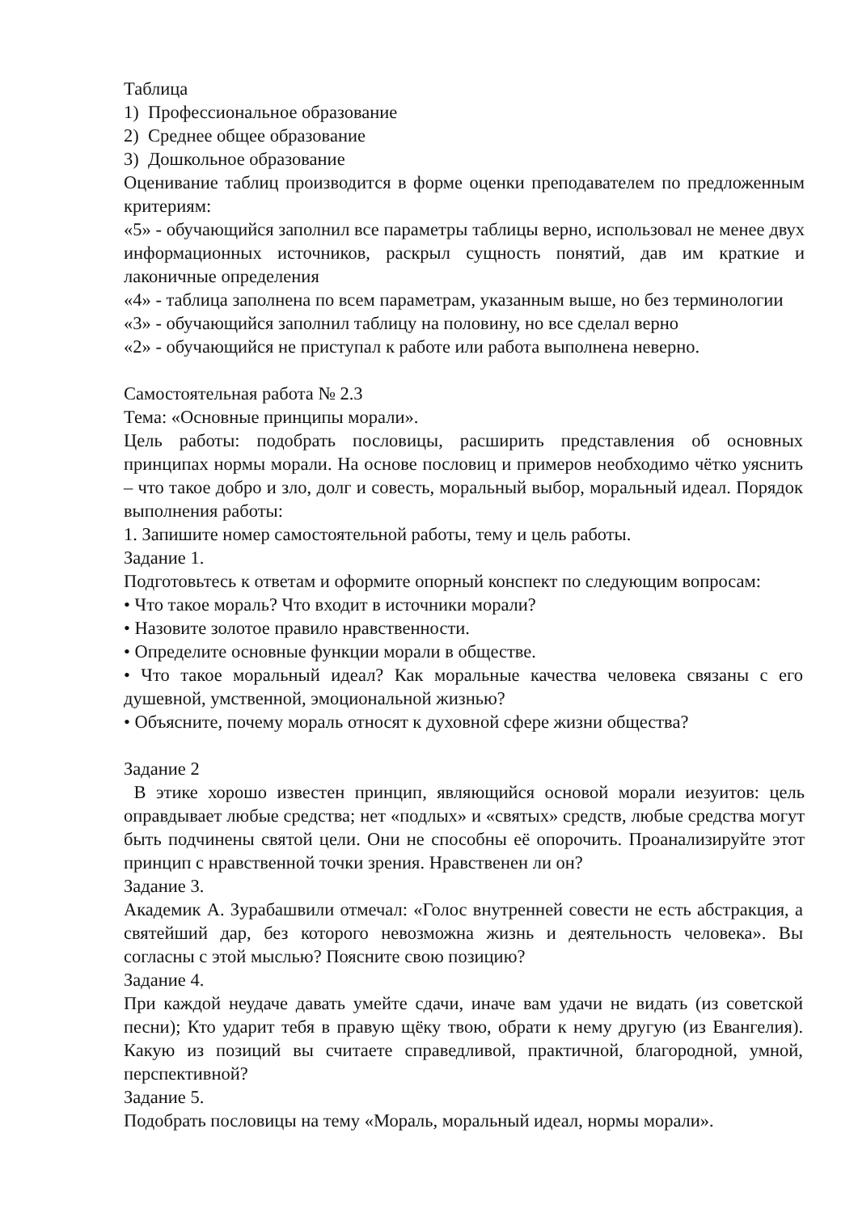Таблица
1) Профессиональное образование
2) Среднее общее образование
3) Дошкольное образование
Оценивание таблиц производится в форме оценки преподавателем по предложенным критериям:
«5» - обучающийся заполнил все параметры таблицы верно, использовал не менее двух информационных источников, раскрыл сущность понятий, дав им краткие и лаконичные определения
«4» - таблица заполнена по всем параметрам, указанным выше, но без терминологии
«3» - обучающийся заполнил таблицу на половину, но все сделал верно
«2» - обучающийся не приступал к работе или работа выполнена неверно.
Самостоятельная работа № 2.3
Тема: «Основные принципы морали».
Цель работы: подобрать пословицы, расширить представления об основных принципах нормы морали. На основе пословиц и примеров необходимо чётко уяснить – что такое добро и зло, долг и совесть, моральный выбор, моральный идеал. Порядок выполнения работы:
1. Запишите номер самостоятельной работы, тему и цель работы.
Задание 1.
Подготовьтесь к ответам и оформите опорный конспект по следующим вопросам:
• Что такое мораль? Что входит в источники морали?
• Назовите золотое правило нравственности.
• Определите основные функции морали в обществе.
• Что такое моральный идеал? Как моральные качества человека связаны с его душевной, умственной, эмоциональной жизнью?
• Объясните, почему мораль относят к духовной сфере жизни общества?
Задание 2
В этике хорошо известен принцип, являющийся основой морали иезуитов: цель оправдывает любые средства; нет «подлых» и «святых» средств, любые средства могут быть подчинены святой цели. Они не способны её опорочить. Проанализируйте этот принцип с нравственной точки зрения. Нравственен ли он?
Задание 3.
Академик А. Зурабашвили отмечал: «Голос внутренней совести не есть абстракция, а святейший дар, без которого невозможна жизнь и деятельность человека». Вы согласны с этой мыслью? Поясните свою позицию?
Задание 4.
При каждой неудаче давать умейте сдачи, иначе вам удачи не видать (из советской песни); Кто ударит тебя в правую щёку твою, обрати к нему другую (из Евангелия). Какую из позиций вы считаете справедливой, практичной, благородной, умной, перспективной?
Задание 5.
Подобрать пословицы на тему «Мораль, моральный идеал, нормы морали».